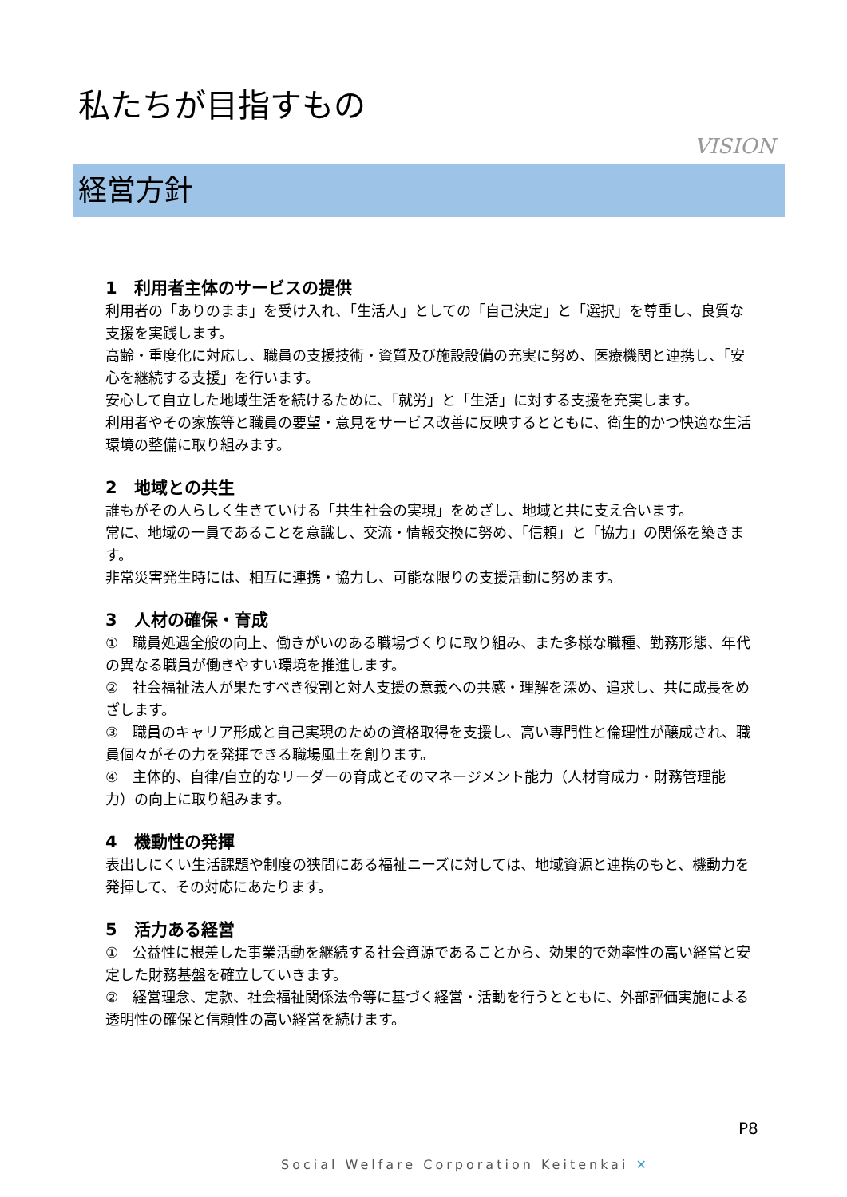私たちが目指すもの
VISION
経営方針
1　利用者主体のサービスの提供
利用者の「ありのまま」を受け入れ、「生活人」としての「自己決定」と「選択」を尊重し、良質な支援を実践します。
高齢・重度化に対応し、職員の支援技術・資質及び施設設備の充実に努め、医療機関と連携し、「安心を継続する支援」を行います。
安心して自立した地域生活を続けるために、「就労」と「生活」に対する支援を充実します。
利用者やその家族等と職員の要望・意見をサービス改善に反映するとともに、衛生的かつ快適な生活環境の整備に取り組みます。
2　地域との共生
誰もがその人らしく生きていける「共生社会の実現」をめざし、地域と共に支え合います。
常に、地域の一員であることを意識し、交流・情報交換に努め、「信頼」と「協力」の関係を築きます。
非常災害発生時には、相互に連携・協力し、可能な限りの支援活動に努めます。
3　人材の確保・育成
①　職員処遇全般の向上、働きがいのある職場づくりに取り組み、また多様な職種、勤務形態、年代の異なる職員が働きやすい環境を推進します。
②　社会福祉法人が果たすべき役割と対人支援の意義への共感・理解を深め、追求し、共に成長をめざします。
③　職員のキャリア形成と自己実現のための資格取得を支援し、高い専門性と倫理性が醸成され、職員個々がその力を発揮できる職場風土を創ります。
④　主体的、自律/自立的なリーダーの育成とそのマネージメント能力（人材育成力・財務管理能力）の向上に取り組みます。
4　機動性の発揮
表出しにくい生活課題や制度の狭間にある福祉ニーズに対しては、地域資源と連携のもと、機動力を発揮して、その対応にあたります。
5　活力ある経営
①　公益性に根差した事業活動を継続する社会資源であることから、効果的で効率性の高い経営と安定した財務基盤を確立していきます。
②　経営理念、定款、社会福祉関係法令等に基づく経営・活動を行うとともに、外部評価実施による透明性の確保と信頼性の高い経営を続けます。
P8
Social Welfare Corporation Keitenkai ✕